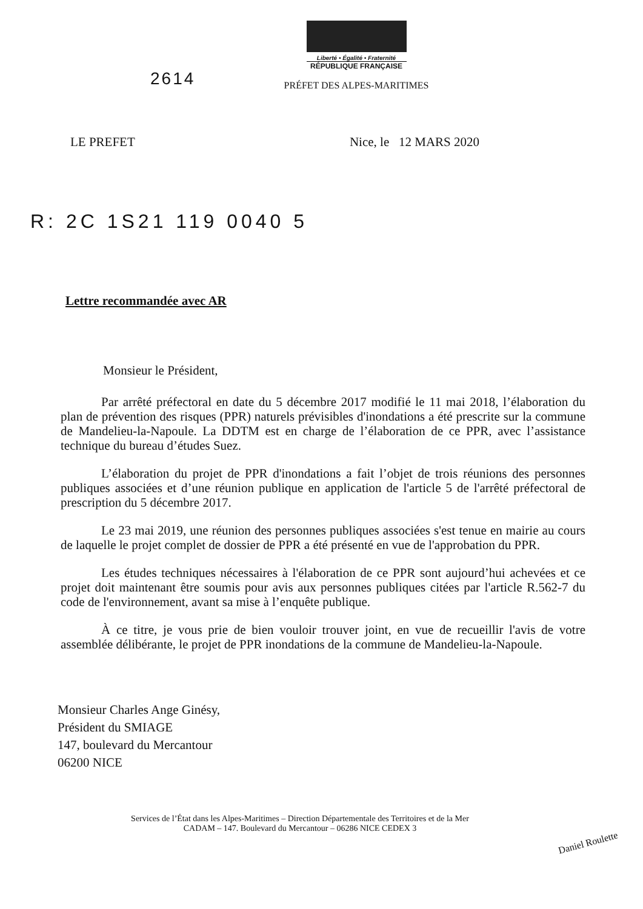2614
Liberté • Égalité • Fraternité
RÉPUBLIQUE FRANÇAISE
PRÉFET DES ALPES-MARITIMES
LE PREFET Nice, le 12 MARS 2020
R: 2C 1S21 119 0040 5
Lettre recommandée avec AR
Monsieur le Président,
Par arrêté préfectoral en date du 5 décembre 2017 modifié le 11 mai 2018, l’élaboration du plan de prévention des risques (PPR) naturels prévisibles d'inondations a été prescrite sur la commune de Mandelieu-la-Napoule. La DDTM est en charge de l’élaboration de ce PPR, avec l’assistance technique du bureau d’études Suez.
L’élaboration du projet de PPR d'inondations a fait l’objet de trois réunions des personnes publiques associées et d’une réunion publique en application de l'article 5 de l'arrêté préfectoral de prescription du 5 décembre 2017.
Le 23 mai 2019, une réunion des personnes publiques associées s'est tenue en mairie au cours de laquelle le projet complet de dossier de PPR a été présenté en vue de l'approbation du PPR.
Les études techniques nécessaires à l'élaboration de ce PPR sont aujourd’hui achevées et ce projet doit maintenant être soumis pour avis aux personnes publiques citées par l'article R.562-7 du code de l'environnement, avant sa mise à l’enquête publique.
À ce titre, je vous prie de bien vouloir trouver joint, en vue de recueillir l'avis de votre assemblée délibérante, le projet de PPR inondations de la commune de Mandelieu-la-Napoule.
Monsieur Charles Ange Ginésy,
Président du SMIAGE
147, boulevard du Mercantour
06200 NICE
Services de l’État dans les Alpes-Maritimes – Direction Départementale des Territoires et de la Mer
CADAM – 147. Boulevard du Mercantour – 06286 NICE CEDEX 3
Daniel Roulette